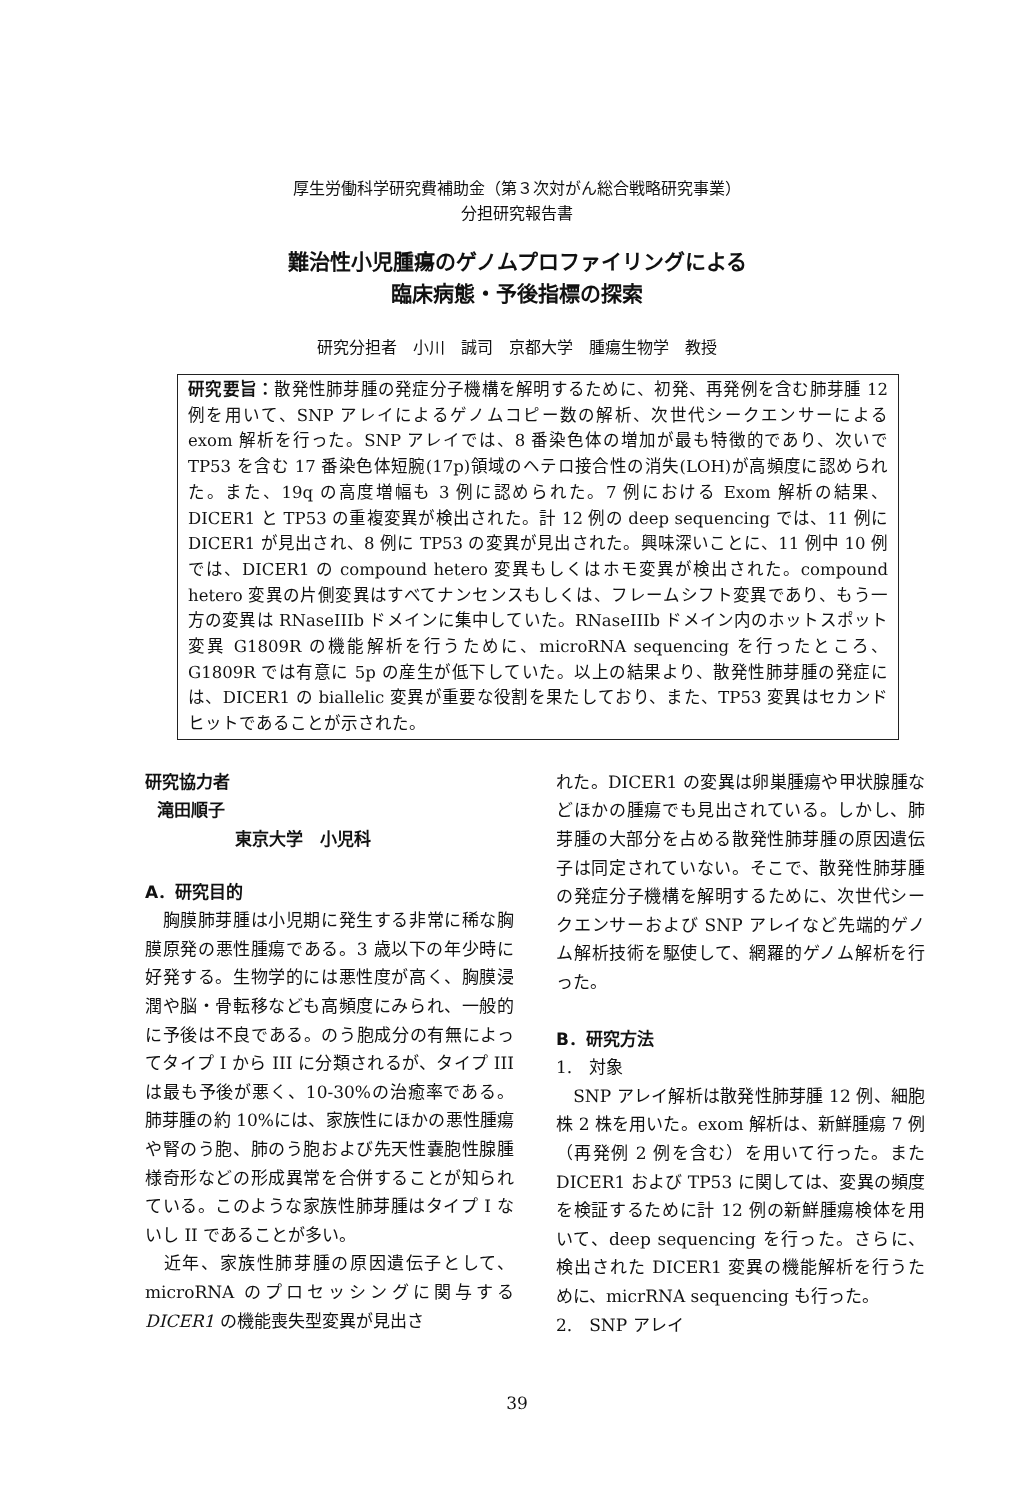厚生労働科学研究費補助金（第３次対がん総合戦略研究事業）
分担研究報告書
難治性小児腫瘍のゲノムプロファイリングによる
臨床病態・予後指標の探索
研究分担者　小川　誠司　京都大学　腫瘍生物学　教授
研究要旨：散発性肺芽腫の発症分子機構を解明するために、初発、再発例を含む肺芽腫 12 例を用いて、SNP アレイによるゲノムコピー数の解析、次世代シークエンサーによる exom 解析を行った。SNP アレイでは、8 番染色体の増加が最も特徴的であり、次いで TP53 を含む 17 番染色体短腕(17p)領域のヘテロ接合性の消失(LOH)が高頻度に認められた。また、19q の高度増幅も 3 例に認められた。7 例における Exom 解析の結果、DICER1 と TP53 の重複変異が検出された。計 12 例の deep sequencing では、11 例に DICER1 が見出され、8 例に TP53 の変異が見出された。興味深いことに、11 例中 10 例では、DICER1 の compound hetero 変異もしくはホモ変異が検出された。compound hetero 変異の片側変異はすべてナンセンスもしくは、フレームシフト変異であり、もう一方の変異は RNaseIIIb ドメインに集中していた。RNaseIIIb ドメイン内のホットスポット変異 G1809R の機能解析を行うために、microRNA sequencing を行ったところ、G1809R では有意に 5p の産生が低下していた。以上の結果より、散発性肺芽腫の発症には、DICER1 の biallelic 変異が重要な役割を果たしており、また、TP53 変異はセカンドヒットであることが示された。
研究協力者
滝田順子
東京大学　小児科
A．研究目的
　胸膜肺芽腫は小児期に発生する非常に稀な胸膜原発の悪性腫瘍である。3 歳以下の年少時に好発する。生物学的には悪性度が高く、胸膜浸潤や脳・骨転移なども高頻度にみられ、一般的に予後は不良である。のう胞成分の有無によってタイプ I から III に分類されるが、タイプ III は最も予後が悪く、10-30%の治癒率である。肺芽腫の約 10%には、家族性にほかの悪性腫瘍や腎のう胞、肺のう胞および先天性嚢胞性腺腫様奇形などの形成異常を合併することが知られている。このような家族性肺芽腫はタイプ I ないし II であることが多い。
　近年、家族性肺芽腫の原因遺伝子として、microRNA のプロセッシングに関与する DICER1 の機能喪失型変異が見出さ
れた。DICER1 の変異は卵巣腫瘍や甲状腺腫などほかの腫瘍でも見出されている。しかし、肺芽腫の大部分を占める散発性肺芽腫の原因遺伝子は同定されていない。そこで、散発性肺芽腫の発症分子機構を解明するために、次世代シークエンサーおよび SNP アレイなど先端的ゲノム解析技術を駆使して、網羅的ゲノム解析を行った。
B．研究方法
1.　対象
　SNP アレイ解析は散発性肺芽腫 12 例、細胞株 2 株を用いた。exom 解析は、新鮮腫瘍 7 例（再発例 2 例を含む）を用いて行った。また DICER1 および TP53 に関しては、変異の頻度を検証するために計 12 例の新鮮腫瘍検体を用いて、deep sequencing を行った。さらに、検出された DICER1 変異の機能解析を行うために、micrRNA sequencing も行った。
2.　SNP アレイ
39